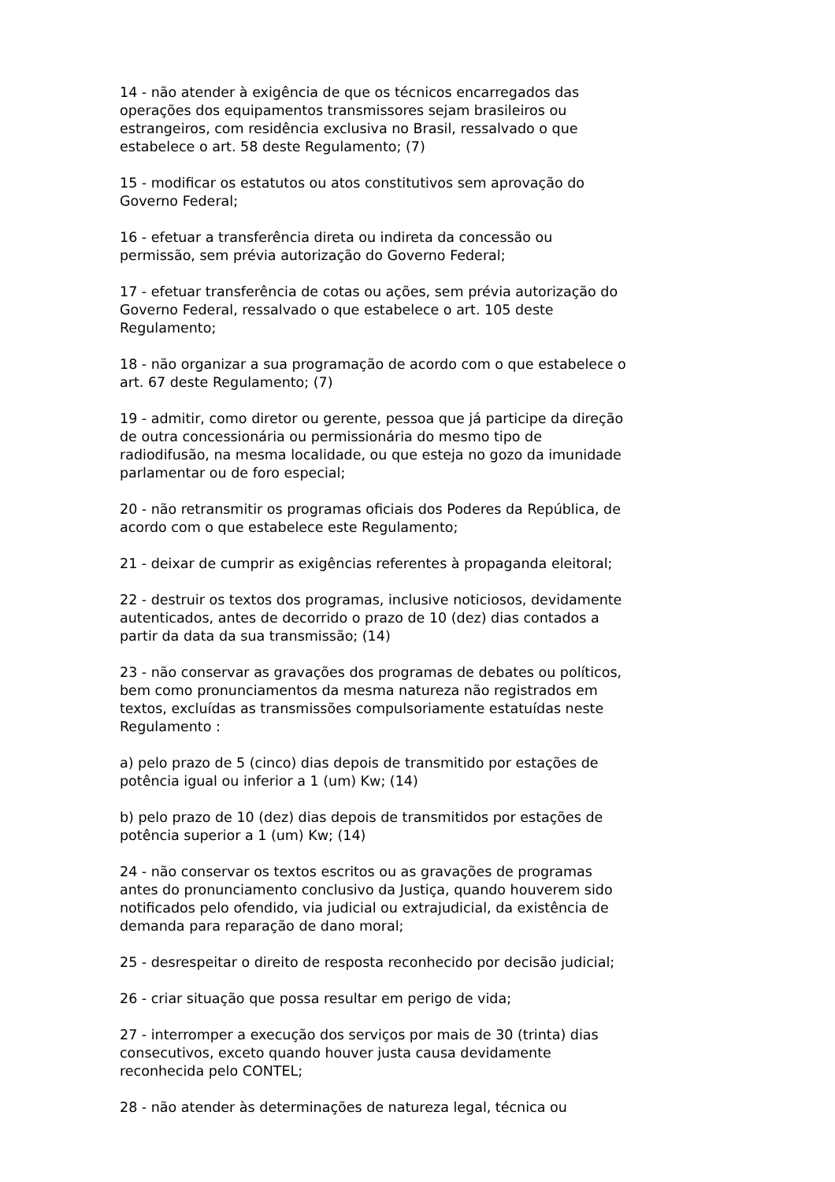14 - não atender à exigência de que os técnicos encarregados das operações dos equipamentos transmissores sejam brasileiros ou estrangeiros, com residência exclusiva no Brasil, ressalvado o que estabelece o art. 58 deste Regulamento; (7)
15 - modificar os estatutos ou atos constitutivos sem aprovação do Governo Federal;
16 - efetuar a transferência direta ou indireta da concessão ou permissão, sem prévia autorização do Governo Federal;
17 - efetuar transferência de cotas ou ações, sem prévia autorização do Governo Federal, ressalvado o que estabelece o art. 105 deste Regulamento;
18 - não organizar a sua programação de acordo com o que estabelece o art. 67 deste Regulamento; (7)
19 - admitir, como diretor ou gerente, pessoa que já participe da direção de outra concessionária ou permissionária do mesmo tipo de radiodifusão, na mesma localidade, ou que esteja no gozo da imunidade parlamentar ou de foro especial;
20 - não retransmitir os programas oficiais dos Poderes da República, de acordo com o que estabelece este Regulamento;
21 - deixar de cumprir as exigências referentes à propaganda eleitoral;
22 - destruir os textos dos programas, inclusive noticiosos, devidamente autenticados, antes de decorrido o prazo de 10 (dez) dias contados a partir da data da sua transmissão; (14)
23 - não conservar as gravações dos programas de debates ou políticos, bem como pronunciamentos da mesma natureza não registrados em textos, excluídas as transmissões compulsoriamente estatuídas neste Regulamento :
a) pelo prazo de 5 (cinco) dias depois de transmitido por estações de potência igual ou inferior a 1 (um) Kw; (14)
b) pelo prazo de 10 (dez) dias depois de transmitidos por estações de potência superior a 1 (um) Kw; (14)
24 - não conservar os textos escritos ou as gravações de programas antes do pronunciamento conclusivo da Justiça, quando houverem sido notificados pelo ofendido, via judicial ou extrajudicial, da existência de demanda para reparação de dano moral;
25 - desrespeitar o direito de resposta reconhecido por decisão judicial;
26 - criar situação que possa resultar em perigo de vida;
27 - interromper a execução dos serviços por mais de 30 (trinta) dias consecutivos, exceto quando houver justa causa devidamente reconhecida pelo CONTEL;
28 - não atender às determinações de natureza legal, técnica ou